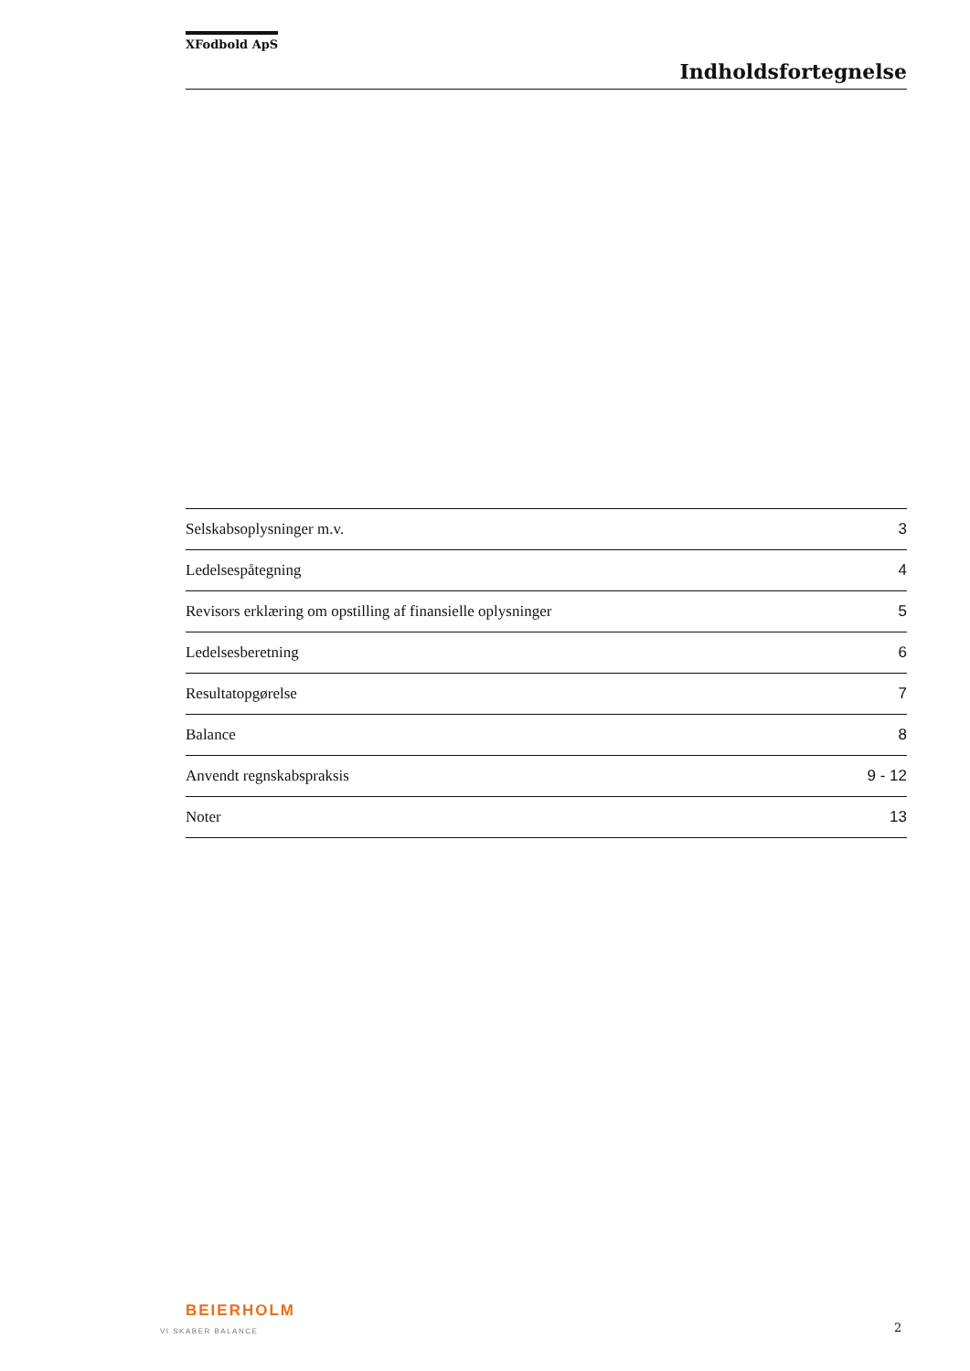XFodbold ApS
Indholdsfortegnelse
| Selskabsoplysninger m.v. | 3 |
| Ledelsespåtegning | 4 |
| Revisors erklæring om opstilling af finansielle oplysninger | 5 |
| Ledelsesberetning | 6 |
| Resultatopgørelse | 7 |
| Balance | 8 |
| Anvendt regnskabspraksis | 9 - 12 |
| Noter | 13 |
BEIERHOLM
VI SKABER BALANCE
2